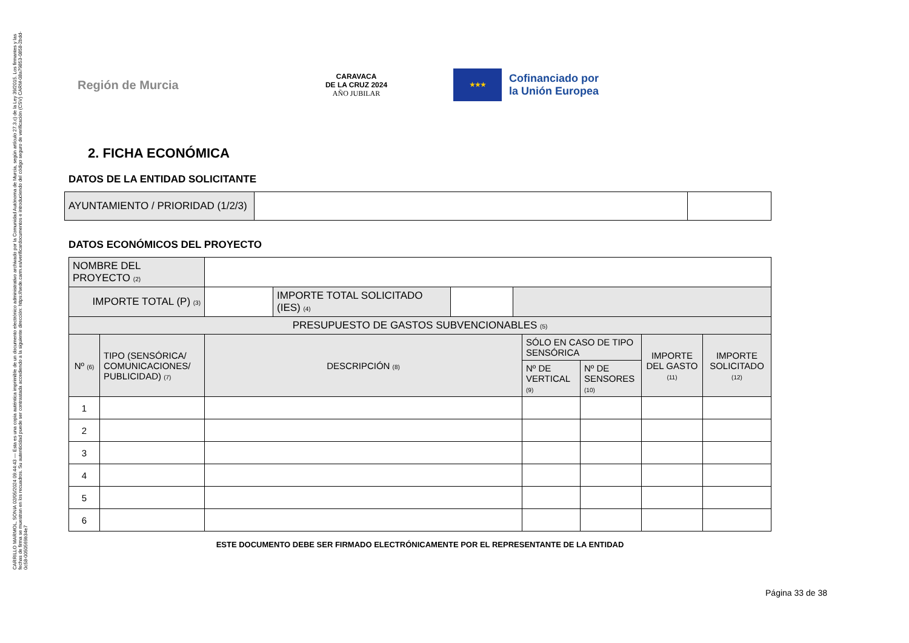CARRILLO MARMOL, SONIA 02/05/2024 09:44:43 — Esta es una copia auténtica imprimible de un documento electrónico administrativo archivado por la Comunidad Autónoma de Murcia, según artículo 27.3.c) de la Ley 39/2015. Los firmantes y las fechas de firma se muestran en los recuadros. Su autenticidad puede ser contrastada accediendo a la siguiente dirección: https://sede.carm.es/verificardocumentos e introduciendo del código seguro de verificación (CSV) CARM-08a79853-0858-2bdd-0c58-0050569b34e7
Región de Murcia
CARAVACA
DE LA CRUZ 2024
AÑO JUBILAR
★★★
Cofinanciado por
la Unión Europea
2. FICHA ECONÓMICA
DATOS DE LA ENTIDAD SOLICITANTE
| AYUNTAMIENTO / PRIORIDAD (1/2/3) | | |
DATOS ECONÓMICOS DEL PROYECTO
| NOMBRE DEL PROYECTO (2) | | | | | | |
| IMPORTE TOTAL (P) (3) | | / / IMPORTE TOTAL SOLICITADO (IES) (4) / / / | | | | |
| PRESUPUESTO DE GASTOS SUBVENCIONABLES (5) | | | | | | |
| Nº (6) | TIPO (SENSÓRICA/ COMUNICACIONES/ PUBLICIDAD) (7) | DESCRIPCIÓN (8) | SÓLO EN CASO DE TIPO SENSÓRICA | | IMPORTE DEL GASTO (11) | IMPORTE SOLICITADO (12) |
| | | | Nº DE VERTICAL (9) | Nº DE SENSORES (10) | | |
| 1 | | | | | | |
| 2 | | | | | | |
| 3 | | | | | | |
| 4 | | | | | | |
| 5 | | | | | | |
| 6 | | | | | | |
ESTE DOCUMENTO DEBE SER FIRMADO ELECTRÓNICAMENTE POR EL REPRESENTANTE DE LA ENTIDAD
Página 33 de 38